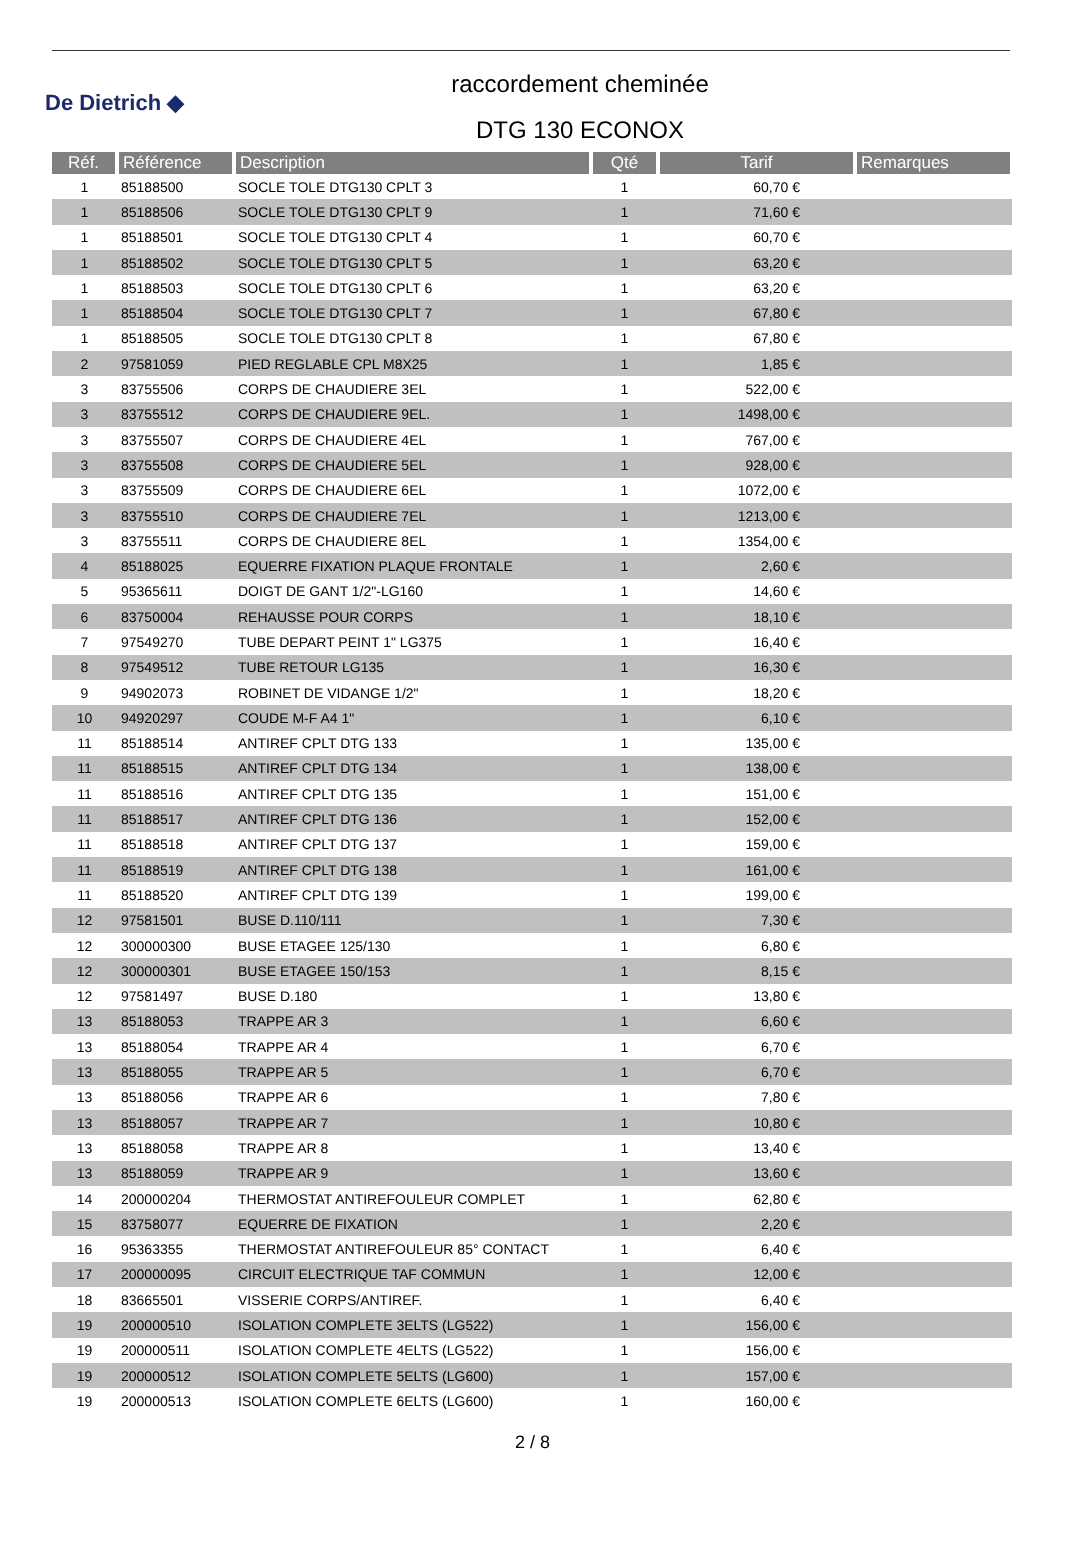De Dietrich ◆
raccordement cheminée
DTG 130 ECONOX
| Réf. | Référence | Description | Qté | Tarif | Remarques |
| --- | --- | --- | --- | --- | --- |
| 1 | 85188500 | SOCLE TOLE DTG130 CPLT 3 | 1 | 60,70 € | |
| 1 | 85188506 | SOCLE TOLE DTG130 CPLT 9 | 1 | 71,60 € | |
| 1 | 85188501 | SOCLE TOLE DTG130 CPLT 4 | 1 | 60,70 € | |
| 1 | 85188502 | SOCLE TOLE DTG130 CPLT 5 | 1 | 63,20 € | |
| 1 | 85188503 | SOCLE TOLE DTG130 CPLT 6 | 1 | 63,20 € | |
| 1 | 85188504 | SOCLE TOLE DTG130 CPLT 7 | 1 | 67,80 € | |
| 1 | 85188505 | SOCLE TOLE DTG130 CPLT 8 | 1 | 67,80 € | |
| 2 | 97581059 | PIED REGLABLE CPL M8X25 | 1 | 1,85 € | |
| 3 | 83755506 | CORPS DE CHAUDIERE 3EL | 1 | 522,00 € | |
| 3 | 83755512 | CORPS DE CHAUDIERE 9EL. | 1 | 1498,00 € | |
| 3 | 83755507 | CORPS DE CHAUDIERE 4EL | 1 | 767,00 € | |
| 3 | 83755508 | CORPS DE CHAUDIERE 5EL | 1 | 928,00 € | |
| 3 | 83755509 | CORPS DE CHAUDIERE 6EL | 1 | 1072,00 € | |
| 3 | 83755510 | CORPS DE CHAUDIERE 7EL | 1 | 1213,00 € | |
| 3 | 83755511 | CORPS DE CHAUDIERE 8EL | 1 | 1354,00 € | |
| 4 | 85188025 | EQUERRE FIXATION PLAQUE FRONTALE | 1 | 2,60 € | |
| 5 | 95365611 | DOIGT DE GANT 1/2"-LG160 | 1 | 14,60 € | |
| 6 | 83750004 | REHAUSSE POUR CORPS | 1 | 18,10 € | |
| 7 | 97549270 | TUBE DEPART PEINT 1" LG375 | 1 | 16,40 € | |
| 8 | 97549512 | TUBE RETOUR LG135 | 1 | 16,30 € | |
| 9 | 94902073 | ROBINET DE VIDANGE 1/2" | 1 | 18,20 € | |
| 10 | 94920297 | COUDE M-F A4 1" | 1 | 6,10 € | |
| 11 | 85188514 | ANTIREF CPLT DTG 133 | 1 | 135,00 € | |
| 11 | 85188515 | ANTIREF CPLT DTG 134 | 1 | 138,00 € | |
| 11 | 85188516 | ANTIREF CPLT DTG 135 | 1 | 151,00 € | |
| 11 | 85188517 | ANTIREF CPLT DTG 136 | 1 | 152,00 € | |
| 11 | 85188518 | ANTIREF CPLT DTG 137 | 1 | 159,00 € | |
| 11 | 85188519 | ANTIREF CPLT DTG 138 | 1 | 161,00 € | |
| 11 | 85188520 | ANTIREF CPLT DTG 139 | 1 | 199,00 € | |
| 12 | 97581501 | BUSE D.110/111 | 1 | 7,30 € | |
| 12 | 300000300 | BUSE ETAGEE 125/130 | 1 | 6,80 € | |
| 12 | 300000301 | BUSE ETAGEE 150/153 | 1 | 8,15 € | |
| 12 | 97581497 | BUSE D.180 | 1 | 13,80 € | |
| 13 | 85188053 | TRAPPE AR 3 | 1 | 6,60 € | |
| 13 | 85188054 | TRAPPE AR 4 | 1 | 6,70 € | |
| 13 | 85188055 | TRAPPE AR 5 | 1 | 6,70 € | |
| 13 | 85188056 | TRAPPE AR 6 | 1 | 7,80 € | |
| 13 | 85188057 | TRAPPE AR 7 | 1 | 10,80 € | |
| 13 | 85188058 | TRAPPE AR 8 | 1 | 13,40 € | |
| 13 | 85188059 | TRAPPE AR 9 | 1 | 13,60 € | |
| 14 | 200000204 | THERMOSTAT ANTIREFOULEUR COMPLET | 1 | 62,80 € | |
| 15 | 83758077 | EQUERRE DE FIXATION | 1 | 2,20 € | |
| 16 | 95363355 | THERMOSTAT ANTIREFOULEUR 85° CONTACT | 1 | 6,40 € | |
| 17 | 200000095 | CIRCUIT ELECTRIQUE TAF COMMUN | 1 | 12,00 € | |
| 18 | 83665501 | VISSERIE CORPS/ANTIREF. | 1 | 6,40 € | |
| 19 | 200000510 | ISOLATION COMPLETE 3ELTS (LG522) | 1 | 156,00 € | |
| 19 | 200000511 | ISOLATION COMPLETE 4ELTS (LG522) | 1 | 156,00 € | |
| 19 | 200000512 | ISOLATION COMPLETE 5ELTS (LG600) | 1 | 157,00 € | |
| 19 | 200000513 | ISOLATION COMPLETE 6ELTS (LG600) | 1 | 160,00 € | |
2 / 8